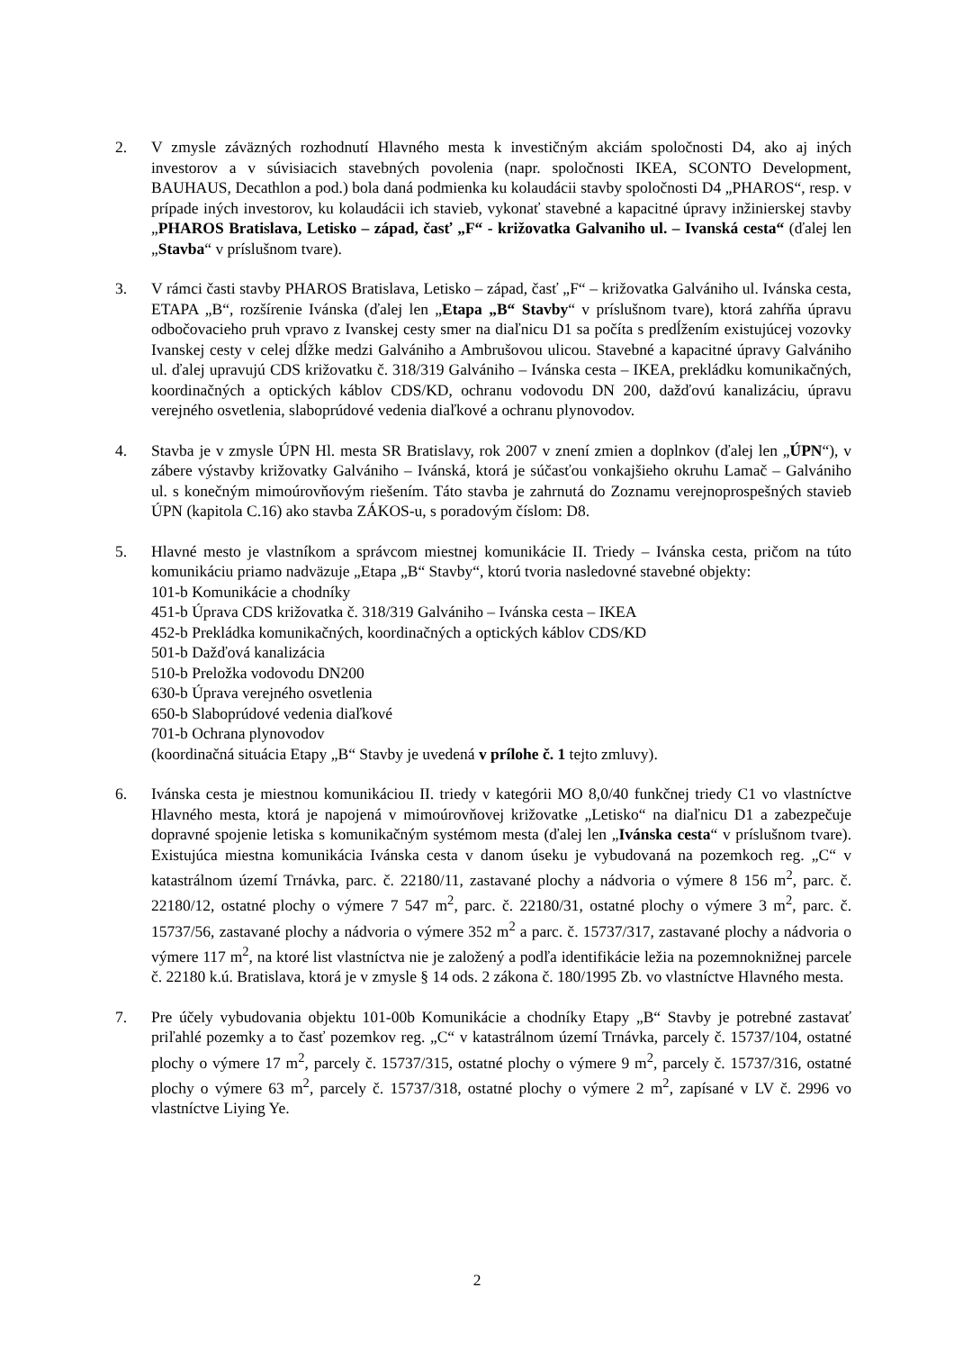2. V zmysle záväzných rozhodnutí Hlavného mesta k investičným akciám spoločnosti D4, ako aj iných investorov a v súvisiacich stavebných povolenia (napr. spoločnosti IKEA, SCONTO Development, BAUHAUS, Decathlon a pod.) bola daná podmienka ku kolaudácii stavby spoločnosti D4 „PHAROS“, resp. v prípade iných investorov, ku kolaudácii ich stavieb, vykonať stavebné a kapacitné úpravy inžinierskej stavby „PHAROS Bratislava, Letisko – západ, časť „F“ - križovatka Galvaniho ul. – Ivanská cesta“ (ďalej len „Stavba“ v príslušnom tvare).
3. V rámci časti stavby PHAROS Bratislava, Letisko – západ, časť „F“ – križovatka Galvániho ul. Ivánska cesta, ETAPA „B“, rozšírenie Ivánska (ďalej len „Etapa „B“ Stavby“ v príslušnom tvare), ktorá zahŕňa úpravu odbočovacieho pruh vpravo z Ivanskej cesty smer na diaľnicu D1 sa počíta s predĺžením existujúcej vozovky Ivanskej cesty v celej dĺžke medzi Galvániho a Ambrušovou ulicou. Stavebné a kapacitné úpravy Galvániho ul. ďalej upravujú CDS križovatku č. 318/319 Galvániho – Ivánska cesta – IKEA, prekládku komunikačných, koordinačných a optických káblov CDS/KD, ochranu vodovodu DN 200, dažďovú kanalizáciu, úpravu verejného osvetlenia, slaboprúdové vedenia diaľkové a ochranu plynovodov.
4. Stavba je v zmysle ÚPN Hl. mesta SR Bratislavy, rok 2007 v znení zmien a doplnkov (ďalej len „ÚPN“), v zábere výstavby križovatky Galvániho – Ivánská, ktorá je súčasťou vonkajšieho okruhu Lamač – Galvániho ul. s konečným mimoúrovňovým riešením. Táto stavba je zahrnutá do Zoznamu verejnoprospešných stavieb ÚPN (kapitola C.16) ako stavba ZÁKOS-u, s poradovým číslom: D8.
5. Hlavné mesto je vlastníkom a správcom miestnej komunikácie II. Triedy – Ivánska cesta, pričom na túto komunikáciu priamo nadväzuje „Etapa „B“ Stavby“, ktorú tvoria nasledovné stavebné objekty:
101-b Komunikácie a chodníky
451-b Úprava CDS križovatka č. 318/319 Galvániho – Ivánska cesta – IKEA
452-b Prekládka komunikačných, koordinačných a optických káblov CDS/KD
501-b Dažďová kanalizácia
510-b Preložka vodovodu DN200
630-b Úprava verejného osvetlenia
650-b Slaboprúdové vedenia diaľkové
701-b Ochrana plynovodov
(koordinačná situácia Etapy „B“ Stavby je uvedená v prílohe č. 1 tejto zmluvy).
6. Ivánska cesta je miestnou komunikáciou II. triedy v kategórii MO 8,0/40 funkčnej triedy C1 vo vlastníctve Hlavného mesta, ktorá je napojená v mimoúrovňovej križovatke „Letisko“ na diaľnicu D1 a zabezpečuje dopravné spojenie letiska s komunikačným systémom mesta (ďalej len „Ivánska cesta“ v príslušnom tvare). Existujúca miestna komunikácia Ivánska cesta v danom úseku je vybudovaná na pozemkoch reg. „C“ v katastrálnom území Trnávka, parc. č. 22180/11, zastavané plochy a nádvoria o výmere 8 156 m<sup>2</sup>, parc. č. 22180/12, ostatné plochy o výmere 7 547 m<sup>2</sup>, parc. č. 22180/31, ostatné plochy o výmere 3 m<sup>2</sup>, parc. č. 15737/56, zastavané plochy a nádvoria o výmere 352 m<sup>2</sup> a parc. č. 15737/317, zastavané plochy a nádvoria o výmere 117 m<sup>2</sup>, na ktoré list vlastníctva nie je založený a podľa identifikácie ležia na pozemnoknižnej parcele č. 22180 k.ú. Bratislava, ktorá je v zmysle § 14 ods. 2 zákona č. 180/1995 Zb. vo vlastníctve Hlavného mesta.
7. Pre účely vybudovania objektu 101-00b Komunikácie a chodníky Etapy „B“ Stavby je potrebné zastavať priľahlé pozemky a to časť pozemkov reg. „C“ v katastrálnom území Trnávka, parcely č. 15737/104, ostatné plochy o výmere 17 m<sup>2</sup>, parcely č. 15737/315, ostatné plochy o výmere 9 m<sup>2</sup>, parcely č. 15737/316, ostatné plochy o výmere 63 m<sup>2</sup>, parcely č. 15737/318, ostatné plochy o výmere 2 m<sup>2</sup>, zapísané v LV č. 2996 vo vlastníctve Liying Ye.
2